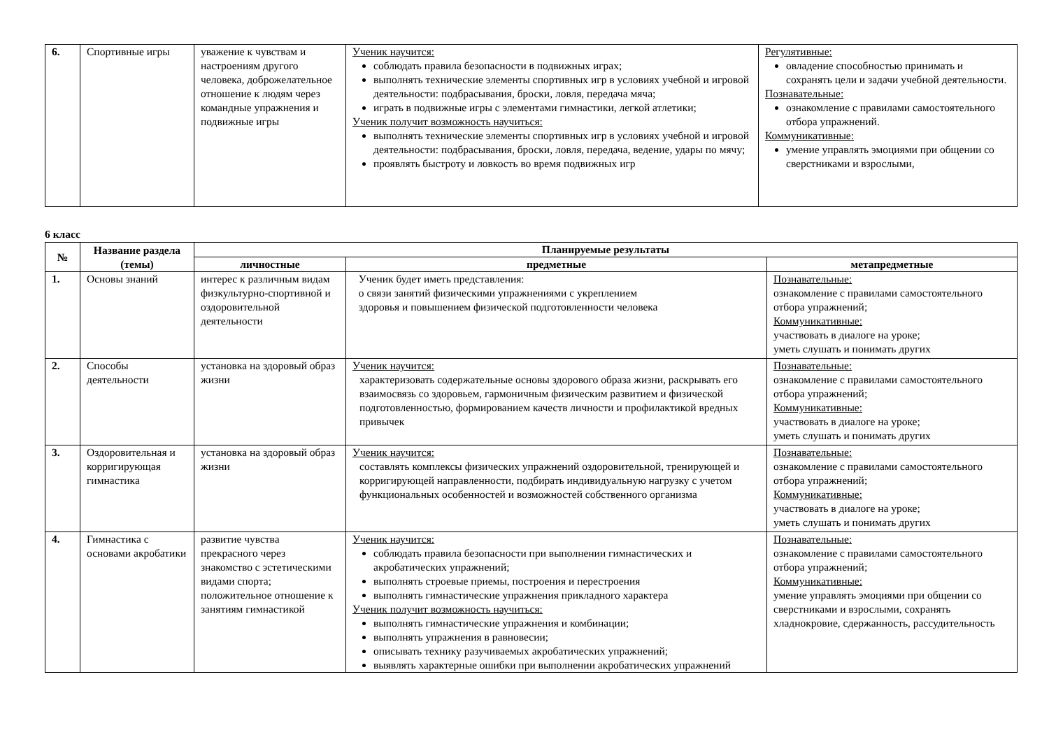| 6. | Спортивные игры | уважение к чувствам и настроениям другого человека, доброжелательное отношение к людям через командные упражнения и подвижные игры | Ученик научится: соблюдать правила безопасности в подвижных играх; выполнять технические элементы спортивных игр в условиях учебной и игровой деятельности: подбрасывания, броски, ловля, передача мяча; играть в подвижные игры с элементами гимнастики, легкой атлетики; Ученик получит возможность научиться: выполнять технические элементы спортивных игр в условиях учебной и игровой деятельности: подбрасывания, броски, ловля, передача, ведение, удары по мячу; проявлять быстроту и ловкость во время подвижных игр | Регулятивные: овладение способностью принимать и сохранять цели и задачи учебной деятельности. Познавательные: ознакомление с правилами самостоятельного отбора упражнений. Коммуникативные: умение управлять эмоциями при общении со сверстниками и взрослыми, |
6 класс
| № | Название раздела (темы) | Планируемые результаты | | |
| --- | --- | --- | --- | --- |
| | | личностные | предметные | метапредметные |
| 1. | Основы знаний | интерес к различным видам физкультурно-спортивной и оздоровительной деятельности | Ученик будет иметь представления: о связи занятий физическими упражнениями с укреплением здоровья и повышением физической подготовленности человека | Познавательные: ознакомление с правилами самостоятельного отбора упражнений; Коммуникативные: участвовать в диалоге на уроке; уметь слушать и понимать других |
| 2. | Способы деятельности | установка на здоровый образ жизни | Ученик научится: характеризовать содержательные основы здорового образа жизни, раскрывать его взаимосвязь со здоровьем, гармоничным физическим развитием и физической подготовленностью, формированием качеств личности и профилактикой вредных привычек | Познавательные: ознакомление с правилами самостоятельного отбора упражнений; Коммуникативные: участвовать в диалоге на уроке; уметь слушать и понимать других |
| 3. | Оздоровительная и корригирующая гимнастика | установка на здоровый образ жизни | Ученик научится: составлять комплексы физических упражнений оздоровительной, тренирующей и корригирующей направленности, подбирать индивидуальную нагрузку с учетом функциональных особенностей и возможностей собственного организма | Познавательные: ознакомление с правилами самостоятельного отбора упражнений; Коммуникативные: участвовать в диалоге на уроке; уметь слушать и понимать других |
| 4. | Гимнастика с основами акробатики | развитие чувства прекрасного через знакомство с эстетическими видами спорта; положительное отношение к занятиям гимнастикой | Ученик научится: соблюдать правила безопасности при выполнении гимнастических и акробатических упражнений; выполнять строевые приемы, построения и перестроения выполнять гимнастические упражнения прикладного характера Ученик получит возможность научиться: выполнять гимнастические упражнения и комбинации; выполнять упражнения в равновесии; описывать технику разучиваемых акробатических упражнений; выявлять характерные ошибки при выполнении акробатических упражнений | Познавательные: ознакомление с правилами самостоятельного отбора упражнений; Коммуникативные: умение управлять эмоциями при общении со сверстниками и взрослыми, сохранять хладнокровие, сдержанность, рассудительность |